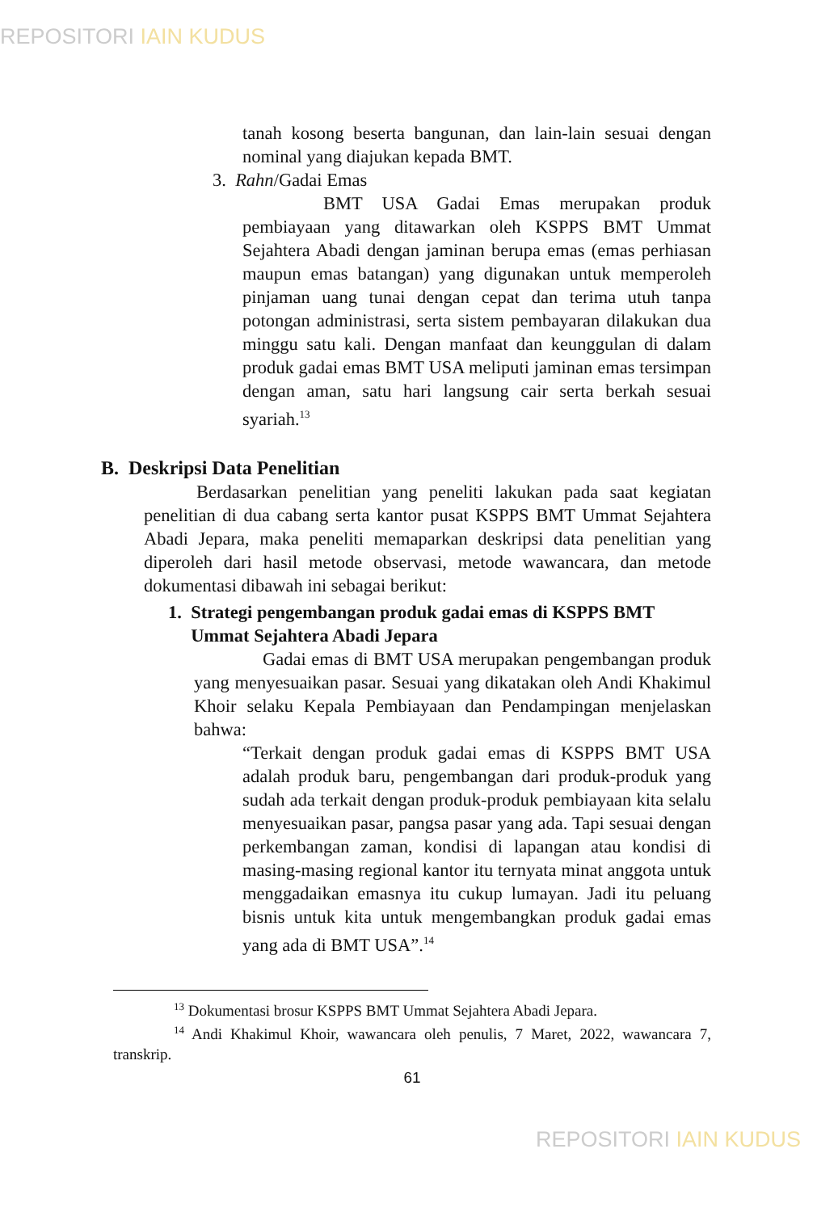REPOSITORI IAIN KUDUS
tanah kosong beserta bangunan, dan lain-lain sesuai dengan nominal yang diajukan kepada BMT.
3. Rahn/Gadai Emas
BMT USA Gadai Emas merupakan produk pembiayaan yang ditawarkan oleh KSPPS BMT Ummat Sejahtera Abadi dengan jaminan berupa emas (emas perhiasan maupun emas batangan) yang digunakan untuk memperoleh pinjaman uang tunai dengan cepat dan terima utuh tanpa potongan administrasi, serta sistem pembayaran dilakukan dua minggu satu kali. Dengan manfaat dan keunggulan di dalam produk gadai emas BMT USA meliputi jaminan emas tersimpan dengan aman, satu hari langsung cair serta berkah sesuai syariah.<sup>13</sup>
B. Deskripsi Data Penelitian
Berdasarkan penelitian yang peneliti lakukan pada saat kegiatan penelitian di dua cabang serta kantor pusat KSPPS BMT Ummat Sejahtera Abadi Jepara, maka peneliti memaparkan deskripsi data penelitian yang diperoleh dari hasil metode observasi, metode wawancara, dan metode dokumentasi dibawah ini sebagai berikut:
1. Strategi pengembangan produk gadai emas di KSPPS BMT
Ummat Sejahtera Abadi Jepara
Gadai emas di BMT USA merupakan pengembangan produk yang menyesuaikan pasar. Sesuai yang dikatakan oleh Andi Khakimul Khoir selaku Kepala Pembiayaan dan Pendampingan menjelaskan bahwa:
“Terkait dengan produk gadai emas di KSPPS BMT USA adalah produk baru, pengembangan dari produk-produk yang sudah ada terkait dengan produk-produk pembiayaan kita selalu menyesuaikan pasar, pangsa pasar yang ada. Tapi sesuai dengan perkembangan zaman, kondisi di lapangan atau kondisi di masing-masing regional kantor itu ternyata minat anggota untuk menggadaikan emasnya itu cukup lumayan. Jadi itu peluang bisnis untuk kita untuk mengembangkan produk gadai emas yang ada di BMT USA”.<sup>14</sup>
<sup>13</sup> Dokumentasi brosur KSPPS BMT Ummat Sejahtera Abadi Jepara.
<sup>14</sup> Andi Khakimul Khoir, wawancara oleh penulis, 7 Maret, 2022, wawancara 7, transkrip.
61
REPOSITORI IAIN KUDUS